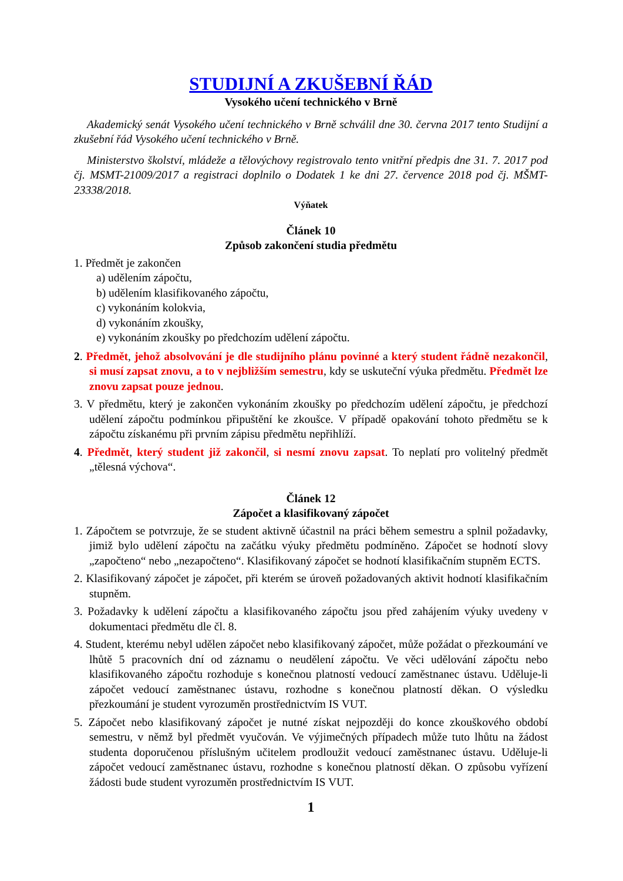STUDIJNÍ A ZKUŠEBNÍ ŘÁD
Vysokého učení technického v Brně
Akademický senát Vysokého učení technického v Brně schválil dne 30. června 2017 tento Studijní a zkušební řád Vysokého učení technického v Brně.
Ministerstvo školství, mládeže a tělovýchovy registrovalo tento vnitřní předpis dne 31. 7. 2017 pod čj. MSMT-21009/2017 a registraci doplnilo o Dodatek 1 ke dni 27. července 2018 pod čj. MŠMT-23338/2018.
Výňatek
Článek 10
Způsob zakončení studia předmětu
1. Předmět je zakončen
a) udělením zápočtu,
b) udělením klasifikovaného zápočtu,
c) vykonáním kolokvia,
d) vykonáním zkoušky,
e) vykonáním zkoušky po předchozím udělení zápočtu.
2. Předmět, jehož absolvování je dle studijního plánu povinné a který student řádně nezakončil, si musí zapsat znovu, a to v nejbližším semestru, kdy se uskuteční výuka předmětu. Předmět lze znovu zapsat pouze jednou.
3. V předmětu, který je zakončen vykonáním zkoušky po předchozím udělení zápočtu, je předchozí udělení zápočtu podmínkou připuštění ke zkoušce. V případě opakování tohoto předmětu se k zápočtu získanému při prvním zápisu předmětu nepřihlíží.
4. Předmět, který student již zakončil, si nesmí znovu zapsat. To neplatí pro volitelný předmět „tělesná výchova“.
Článek 12
Zápočet a klasifikovaný zápočet
1. Zápočtem se potvrzuje, že se student aktivně účastnil na práci během semestru a splnil požadavky, jimiž bylo udělení zápočtu na začátku výuky předmětu podmíněno. Zápočet se hodnotí slovy „započteno“ nebo „nezapočteno“. Klasifikovaný zápočet se hodnotí klasifikačním stupněm ECTS.
2. Klasifikovaný zápočet je zápočet, při kterém se úroveň požadovaných aktivit hodnotí klasifikačním stupněm.
3. Požadavky k udělení zápočtu a klasifikovaného zápočtu jsou před zahájením výuky uvedeny v dokumentaci předmětu dle čl. 8.
4. Student, kterému nebyl udělen zápočet nebo klasifikovaný zápočet, může požádat o přezkoumání ve lhůtě 5 pracovních dní od záznamu o neudělení zápočtu. Ve věci udělování zápočtu nebo klasifikovaného zápočtu rozhoduje s konečnou platností vedoucí zaměstnanec ústavu. Uděluje-li zápočet vedoucí zaměstnanec ústavu, rozhodne s konečnou platností děkan. O výsledku přezkoumání je student vyrozuměn prostřednictvím IS VUT.
5. Zápočet nebo klasifikovaný zápočet je nutné získat nejpozději do konce zkouškového období semestru, v němž byl předmět vyučován. Ve výjimečných případech může tuto lhůtu na žádost studenta doporučenou příslušným učitelem prodloužit vedoucí zaměstnanec ústavu. Uděluje-li zápočet vedoucí zaměstnanec ústavu, rozhodne s konečnou platností děkan. O způsobu vyřízení žádosti bude student vyrozuměn prostřednictvím IS VUT.
1